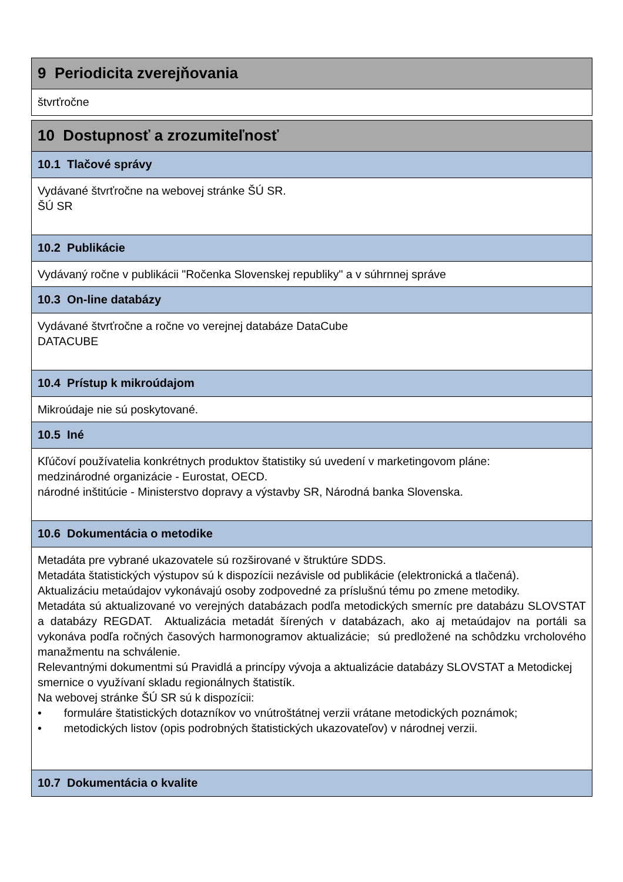9 Periodicita zverejňovania
štvrťročne
10 Dostupnosť a zrozumiteľnosť
10.1 Tlačové správy
Vydávané štvrťročne na webovej stránke ŠÚ SR.
ŠÚ SR
10.2 Publikácie
Vydávaný ročne v publikácii "Ročenka Slovenskej republiky" a v súhrnnej správe
10.3 On-line databázy
Vydávané štvrťročne a ročne vo verejnej databáze DataCube
DATACUBE
10.4 Prístup k mikroúdajom
Mikroúdaje nie sú poskytované.
10.5 Iné
Kľúčoví používatelia konkrétnych produktov štatistiky sú uvedení v marketingovom pláne:
medzinárodné organizácie - Eurostat, OECD.
národné inštitúcie - Ministerstvo dopravy a výstavby SR, Národná banka Slovenska.
10.6 Dokumentácia o metodike
Metadáta pre vybrané ukazovatele sú rozširované v štruktúre SDDS.
Metadáta štatistických výstupov sú k dispozícii nezávisle od publikácie (elektronická a tlačená).
Aktualizáciu metaúdajov vykonávajú osoby zodpovedné za príslušnú tému po zmene metodiky.
Metadáta sú aktualizované vo verejných databázach podľa metodických smerníc pre databázu SLOVSTAT a databázy REGDAT. Aktualizácia metadát šírených v databázach, ako aj metaúdajov na portáli sa vykonáva podľa ročných časových harmonogramov aktualizácie; sú predložené na schôdzku vrcholového manažmentu na schválenie.
Relevantnými dokumentmi sú Pravidlá a princípy vývoja a aktualizácie databázy SLOVSTAT a Metodickej smernice o využívaní skladu regionálnych štatistík.
Na webovej stránke ŠÚ SR sú k dispozícii:
• formuláre štatistických dotazníkov vo vnútroštátnej verzii vrátane metodických poznámok;
• metodických listov (opis podrobných štatistických ukazovateľov) v národnej verzii.
10.7 Dokumentácia o kvalite